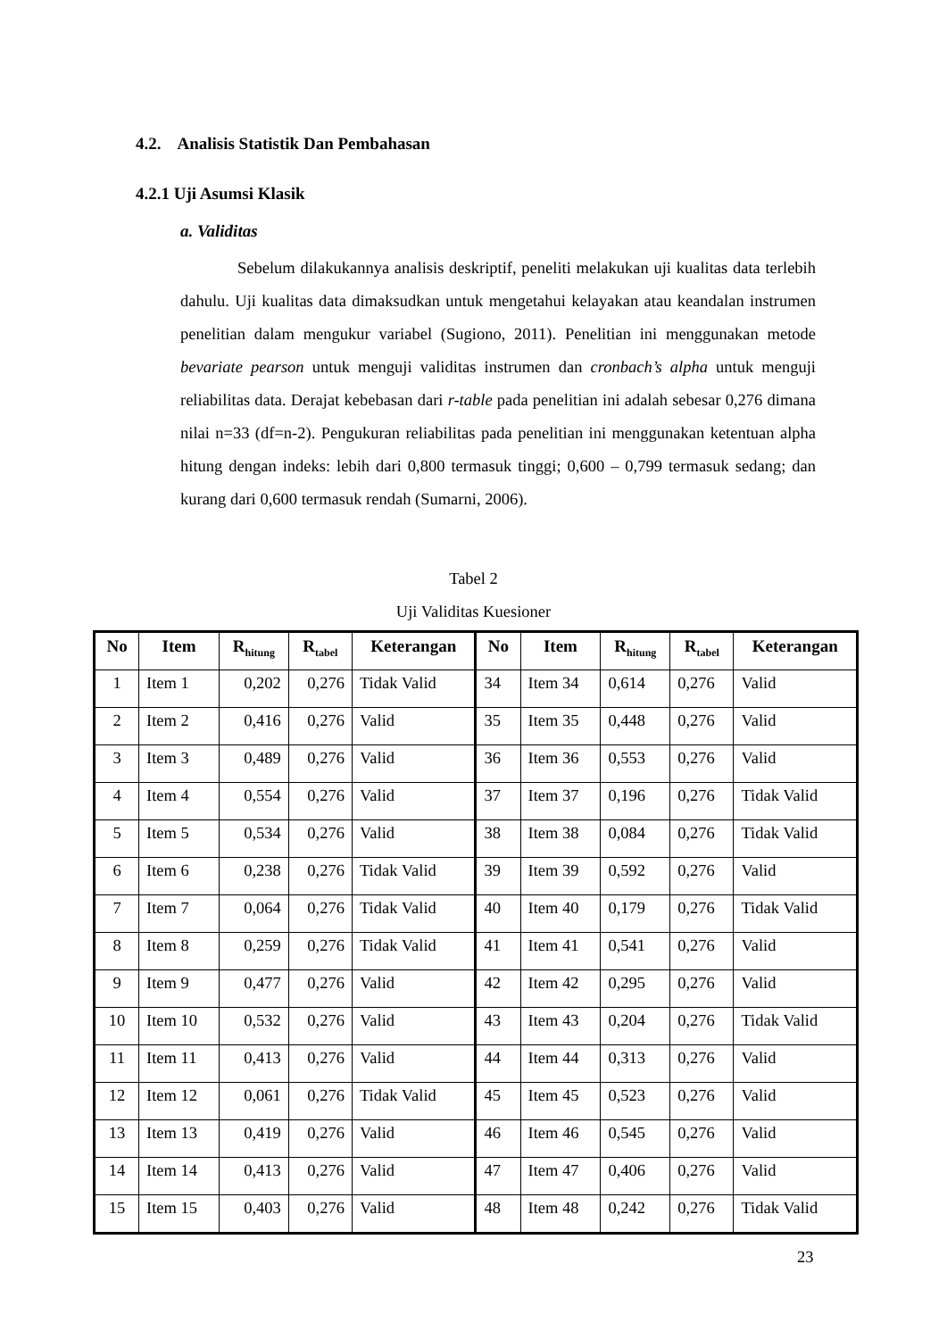4.2. Analisis Statistik Dan Pembahasan
4.2.1 Uji Asumsi Klasik
a. Validitas
Sebelum dilakukannya analisis deskriptif, peneliti melakukan uji kualitas data terlebih dahulu. Uji kualitas data dimaksudkan untuk mengetahui kelayakan atau keandalan instrumen penelitian dalam mengukur variabel (Sugiono, 2011). Penelitian ini menggunakan metode bevariate pearson untuk menguji validitas instrumen dan cronbach’s alpha untuk menguji reliabilitas data. Derajat kebebasan dari r-table pada penelitian ini adalah sebesar 0,276 dimana nilai n=33 (df=n-2). Pengukuran reliabilitas pada penelitian ini menggunakan ketentuan alpha hitung dengan indeks: lebih dari 0,800 termasuk tinggi; 0,600 – 0,799 termasuk sedang; dan kurang dari 0,600 termasuk rendah (Sumarni, 2006).
Tabel 2
Uji Validitas Kuesioner
| No | Item | R<sub>hitung</sub> | R<sub>tabel</sub> | Keterangan | No | Item | R<sub>hitung</sub> | R<sub>tabel</sub> | Keterangan |
| --- | --- | --- | --- | --- | --- | --- | --- | --- | --- |
| 1 | Item 1 | 0,202 | 0,276 | Tidak Valid | 34 | Item 34 | 0,614 | 0,276 | Valid |
| 2 | Item 2 | 0,416 | 0,276 | Valid | 35 | Item 35 | 0,448 | 0,276 | Valid |
| 3 | Item 3 | 0,489 | 0,276 | Valid | 36 | Item 36 | 0,553 | 0,276 | Valid |
| 4 | Item 4 | 0,554 | 0,276 | Valid | 37 | Item 37 | 0,196 | 0,276 | Tidak Valid |
| 5 | Item 5 | 0,534 | 0,276 | Valid | 38 | Item 38 | 0,084 | 0,276 | Tidak Valid |
| 6 | Item 6 | 0,238 | 0,276 | Tidak Valid | 39 | Item 39 | 0,592 | 0,276 | Valid |
| 7 | Item 7 | 0,064 | 0,276 | Tidak Valid | 40 | Item 40 | 0,179 | 0,276 | Tidak Valid |
| 8 | Item 8 | 0,259 | 0,276 | Tidak Valid | 41 | Item 41 | 0,541 | 0,276 | Valid |
| 9 | Item 9 | 0,477 | 0,276 | Valid | 42 | Item 42 | 0,295 | 0,276 | Valid |
| 10 | Item 10 | 0,532 | 0,276 | Valid | 43 | Item 43 | 0,204 | 0,276 | Tidak Valid |
| 11 | Item 11 | 0,413 | 0,276 | Valid | 44 | Item 44 | 0,313 | 0,276 | Valid |
| 12 | Item 12 | 0,061 | 0,276 | Tidak Valid | 45 | Item 45 | 0,523 | 0,276 | Valid |
| 13 | Item 13 | 0,419 | 0,276 | Valid | 46 | Item 46 | 0,545 | 0,276 | Valid |
| 14 | Item 14 | 0,413 | 0,276 | Valid | 47 | Item 47 | 0,406 | 0,276 | Valid |
| 15 | Item 15 | 0,403 | 0,276 | Valid | 48 | Item 48 | 0,242 | 0,276 | Tidak Valid |
23